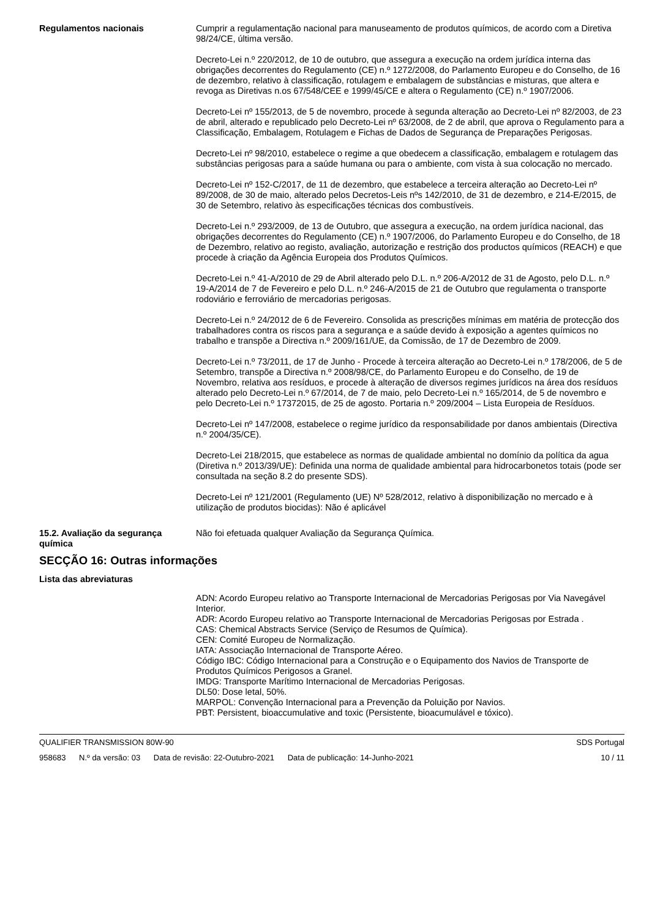Regulamentos nacionais Cumprir a regulamentação nacional para manuseamento de produtos químicos, de acordo com a Diretiva 98/24/CE, última versão.
Decreto-Lei n.º 220/2012, de 10 de outubro, que assegura a execução na ordem jurídica interna das obrigações decorrentes do Regulamento (CE) n.º 1272/2008, do Parlamento Europeu e do Conselho, de 16 de dezembro, relativo à classificação, rotulagem e embalagem de substâncias e misturas, que altera e revoga as Diretivas n.os 67/548/CEE e 1999/45/CE e altera o Regulamento (CE) n.º 1907/2006.
Decreto-Lei nº 155/2013, de 5 de novembro, procede à segunda alteração ao Decreto-Lei nº 82/2003, de 23 de abril, alterado e republicado pelo Decreto-Lei nº 63/2008, de 2 de abril, que aprova o Regulamento para a Classificação, Embalagem, Rotulagem e Fichas de Dados de Segurança de Preparações Perigosas.
Decreto-Lei nº 98/2010, estabelece o regime a que obedecem a classificação, embalagem e rotulagem das substâncias perigosas para a saúde humana ou para o ambiente, com vista à sua colocação no mercado.
Decreto-Lei nº 152-C/2017, de 11 de dezembro, que estabelece a terceira alteração ao Decreto-Lei nº 89/2008, de 30 de maio, alterado pelos Decretos-Leis nºs 142/2010, de 31 de dezembro, e 214-E/2015, de 30 de Setembro, relativo às especificações técnicas dos combustíveis.
Decreto-Lei n.º 293/2009, de 13 de Outubro, que assegura a execução, na ordem jurídica nacional, das obrigações decorrentes do Regulamento (CE) n.º 1907/2006, do Parlamento Europeu e do Conselho, de 18 de Dezembro, relativo ao registo, avaliação, autorização e restrição dos productos químicos (REACH) e que procede à criação da Agência Europeia dos Produtos Químicos.
Decreto-Lei n.º 41-A/2010 de 29 de Abril alterado pelo D.L. n.º 206-A/2012 de 31 de Agosto, pelo D.L. n.º 19-A/2014 de 7 de Fevereiro e pelo D.L. n.º 246-A/2015 de 21 de Outubro que regulamenta o transporte rodoviário e ferroviário de mercadorias perigosas.
Decreto-Lei n.º 24/2012 de 6 de Fevereiro. Consolida as prescrições mínimas em matéria de protecção dos trabalhadores contra os riscos para a segurança e a saúde devido à exposição a agentes químicos no trabalho e transpõe a Directiva n.º 2009/161/UE, da Comissão, de 17 de Dezembro de 2009.
Decreto-Lei n.º 73/2011, de 17 de Junho - Procede à terceira alteração ao Decreto-Lei n.º 178/2006, de 5 de Setembro, transpõe a Directiva n.º 2008/98/CE, do Parlamento Europeu e do Conselho, de 19 de Novembro, relativa aos resíduos, e procede à alteração de diversos regimes jurídicos na área dos resíduos alterado pelo Decreto-Lei n.º 67/2014, de 7 de maio, pelo Decreto-Lei n.º 165/2014, de 5 de novembro e pelo Decreto-Lei n.º 17372015, de 25 de agosto. Portaria n.º 209/2004 – Lista Europeia de Resíduos.
Decreto-Lei nº 147/2008, estabelece o regime jurídico da responsabilidade por danos ambientais (Directiva n.º 2004/35/CE).
Decreto-Lei 218/2015, que estabelece as normas de qualidade ambiental no domínio da política da agua (Diretiva n.º 2013/39/UE): Definida una norma de qualidade ambiental para hidrocarbonetos totais (pode ser consultada na seção 8.2 do presente SDS).
Decreto-Lei nº 121/2001 (Regulamento (UE) Nº 528/2012, relativo à disponibilização no mercado e à utilização de produtos biocidas): Não é aplicável
15.2. Avaliação da segurança química
Não foi efetuada qualquer Avaliação da Segurança Química.
SECÇÃO 16: Outras informações
Lista das abreviaturas
ADN: Acordo Europeu relativo ao Transporte Internacional de Mercadorias Perigosas por Via Navegável Interior.
ADR: Acordo Europeu relativo ao Transporte Internacional de Mercadorias Perigosas por Estrada .
CAS: Chemical Abstracts Service (Serviço de Resumos de Química).
CEN: Comité Europeu de Normalização.
IATA: Associação Internacional de Transporte Aéreo.
Código IBC: Código Internacional para a Construção e o Equipamento dos Navios de Transporte de Produtos Químicos Perigosos a Granel.
IMDG: Transporte Marítimo Internacional de Mercadorias Perigosas.
DL50: Dose letal, 50%.
MARPOL: Convenção Internacional para a Prevenção da Poluição por Navios.
PBT: Persistent, bioaccumulative and toxic (Persistente, bioacumulável e tóxico).
QUALIFIER TRANSMISSION 80W-90 SDS Portugal
958683 N.º da versão: 03 Data de revisão: 22-Outubro-2021 Data de publicação: 14-Junho-2021
10 / 11